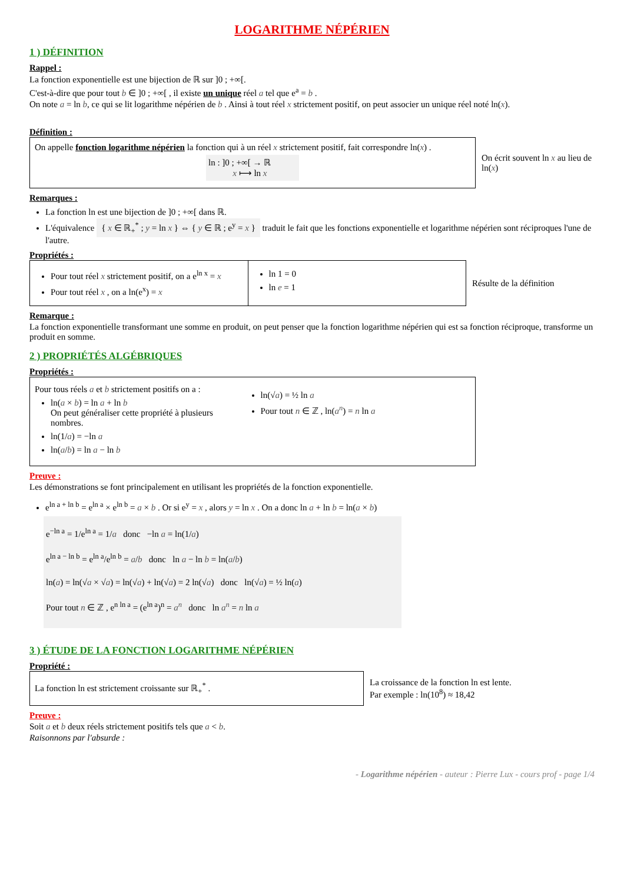LOGARITHME NÉPÉRIEN
1 ) DÉFINITION
Rappel :
La fonction exponentielle est une bijection de ℝ sur ]0 ; +∞[.
C'est-à-dire que pour tout b ∈ ]0 ; +∞[ , il existe un unique réel a tel que e<sup>a</sup> = b .
On note a = ln b, ce qui se lit logarithme népérien de b . Ainsi à tout réel x strictement positif, on peut associer un unique réel noté ln(x).
Définition :
On appelle fonction logarithme népérien la fonction qui à un réel x strictement positif, fait correspondre ln(x) .
ln : ]0 ; +∞[ → ℝ
x ⟼ ln x
On écrit souvent ln x au lieu de ln(x)
Remarques :
La fonction ln est une bijection de ]0 ; +∞[ dans ℝ.
L'équivalence { x ∈ ℝ<sub>+</sub><sup>*</sup> ; y = ln x } ⇔ { y ∈ ℝ ; e<sup>y</sup> = x } traduit le fait que les fonctions exponentielle et logarithme népérien sont réciproques l'une de l'autre.
Propriétés :
Pour tout réel x strictement positif, on a e<sup>ln x</sup> = x
Pour tout réel x , on a ln(e<sup>x</sup>) = x
ln 1 = 0
ln e = 1
Résulte de la définition
Remarque :
La fonction exponentielle transformant une somme en produit, on peut penser que la fonction logarithme népérien qui est sa fonction réciproque, transforme un produit en somme.
2 ) PROPRIÉTÉS ALGÉBRIQUES
Propriétés :
Pour tous réels a et b strictement positifs on a :
ln(a × b) = ln a + ln b
On peut généraliser cette propriété à plusieurs nombres.
ln(1/a) = −ln a
ln(a/b) = ln a − ln b
ln(√a) = ½ ln a
Pour tout n ∈ ℤ , ln(a<sup>n</sup>) = n ln a
Preuve :
Les démonstrations se font principalement en utilisant les propriétés de la fonction exponentielle.
e<sup>ln a + ln b</sup> = e<sup>ln a</sup> × e<sup>ln b</sup> = a × b . Or si e<sup>y</sup> = x , alors y = ln x . On a donc ln a + ln b = ln(a × b)
e<sup>−ln a</sup> = 1/e<sup>ln a</sup> = 1/a donc −ln a = ln(1/a)
e<sup>ln a − ln b</sup> = e<sup>ln a</sup>/e<sup>ln b</sup> = a/b donc ln a − ln b = ln(a/b)
ln(a) = ln(√a × √a) = ln(√a) + ln(√a) = 2 ln(√a) donc ln(√a) = ½ ln(a)
Pour tout n ∈ ℤ , e<sup>n ln a</sup> = (e<sup>ln a</sup>)<sup>n</sup> = a<sup>n</sup> donc ln a<sup>n</sup> = n ln a
3 ) ÉTUDE DE LA FONCTION LOGARITHME NÉPÉRIEN
Propriété :
La fonction ln est strictement croissante sur ℝ<sub>+</sub><sup>*</sup> .
La croissance de la fonction ln est lente.
Par exemple : ln(10<sup>8</sup>) ≈ 18,42
Preuve :
Soit a et b deux réels strictement positifs tels que a < b.
Raisonnons par l'absurde :
- Logarithme népérien - auteur : Pierre Lux - cours prof - page 1/4